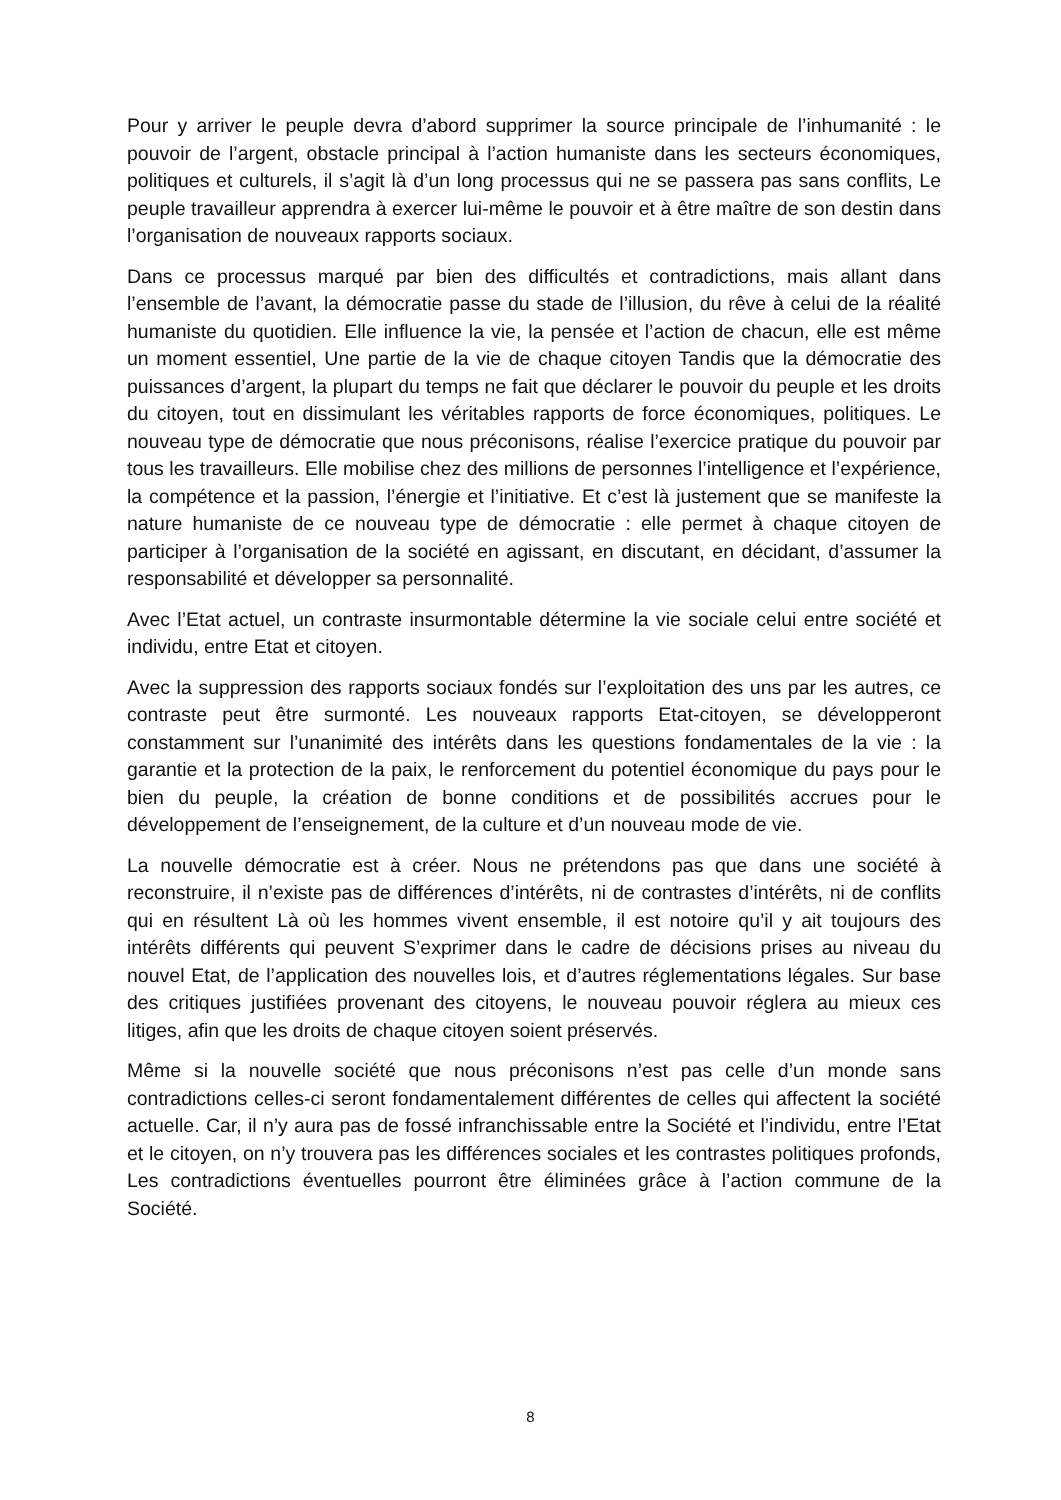Pour y arriver le peuple devra d’abord supprimer la source principale de l’inhumanité : le pouvoir de l’argent, obstacle principal à l’action humaniste dans les secteurs économiques, politiques et culturels, il s’agit là d’un long processus qui ne se passera pas sans conflits, Le peuple travailleur apprendra à exercer lui-même le pouvoir et à être maître de son destin dans l’organisation de nouveaux rapports sociaux.
Dans ce processus marqué par bien des difficultés et contradictions, mais allant dans l’ensemble de l’avant, la démocratie passe du stade de l’illusion, du rêve à celui de la réalité humaniste du quotidien. Elle influence la vie, la pensée et l’action de chacun, elle est même un moment essentiel, Une partie de la vie de chaque citoyen Tandis que la démocratie des puissances d’argent, la plupart du temps ne fait que déclarer le pouvoir du peuple et les droits du citoyen, tout en dissimulant les véritables rapports de force économiques, politiques. Le nouveau type de démocratie que nous préconisons, réalise l’exercice pratique du pouvoir par tous les travailleurs. Elle mobilise chez des millions de personnes l’intelligence et l’expérience, la compétence et la passion, l’énergie et l’initiative. Et c’est là justement que se manifeste la nature humaniste de ce nouveau type de démocratie : elle permet à chaque citoyen de participer à l’organisation de la société en agissant, en discutant, en décidant, d’assumer la responsabilité et développer sa personnalité.
Avec l’Etat actuel, un contraste insurmontable détermine la vie sociale celui entre société et individu, entre Etat et citoyen.
Avec la suppression des rapports sociaux fondés sur l’exploitation des uns par les autres, ce contraste peut être surmonté. Les nouveaux rapports Etat-citoyen, se développeront constamment sur l’unanimité des intérêts dans les questions fondamentales de la vie : la garantie et la protection de la paix, le renforcement du potentiel économique du pays pour le bien du peuple, la création de bonne conditions et de possibilités accrues pour le développement de l’enseignement, de la culture et d’un nouveau mode de vie.
La nouvelle démocratie est à créer. Nous ne prétendons pas que dans une société à reconstruire, il n’existe pas de différences d’intérêts, ni de contrastes d’intérêts, ni de conflits qui en résultent Là où les hommes vivent ensemble, il est notoire qu’il y ait toujours des intérêts différents qui peuvent S’exprimer dans le cadre de décisions prises au niveau du nouvel Etat, de l’application des nouvelles lois, et d’autres réglementations légales. Sur base des critiques justifiées provenant des citoyens, le nouveau pouvoir réglera au mieux ces litiges, afin que les droits de chaque citoyen soient préservés.
Même si la nouvelle société que nous préconisons n’est pas celle d’un monde sans contradictions celles-ci seront fondamentalement différentes de celles qui affectent la société actuelle. Car, il n’y aura pas de fossé infranchissable entre la Société et l’individu, entre l’Etat et le citoyen, on n’y trouvera pas les différences sociales et les contrastes politiques profonds, Les contradictions éventuelles pourront être éliminées grâce à l’action commune de la Société.
8